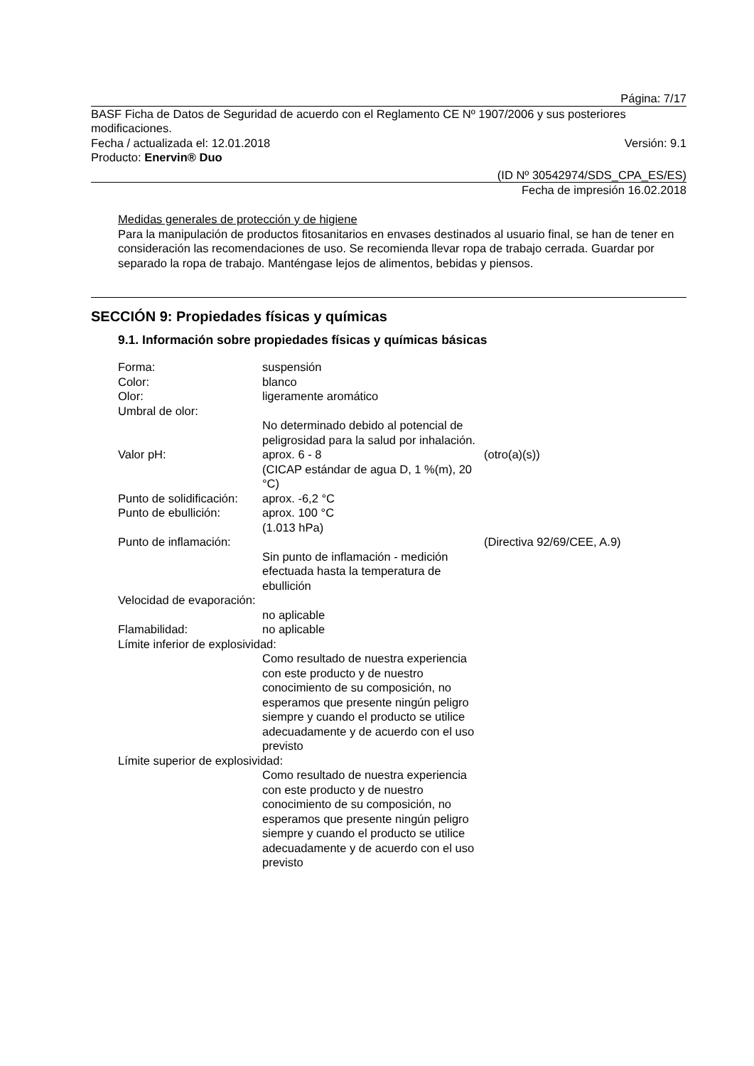Página: 7/17
BASF Ficha de Datos de Seguridad de acuerdo con el Reglamento CE Nº 1907/2006 y sus posteriores modificaciones.
Fecha / actualizada el: 12.01.2018 Versión: 9.1
Producto: Enervin® Duo
(ID Nº 30542974/SDS_CPA_ES/ES)
Fecha de impresión 16.02.2018
Medidas generales de protección y de higiene
Para la manipulación de productos fitosanitarios en envases destinados al usuario final, se han de tener en consideración las recomendaciones de uso. Se recomienda llevar ropa de trabajo cerrada. Guardar por separado la ropa de trabajo. Manténgase lejos de alimentos, bebidas y piensos.
SECCIÓN 9: Propiedades físicas y químicas
9.1. Información sobre propiedades físicas y químicas básicas
| Forma: | suspensión | |
| Color: | blanco | |
| Olor: | ligeramente aromático | |
| Umbral de olor: | | |
| | No determinado debido al potencial de peligrosidad para la salud por inhalación. | |
| Valor pH: | aprox. 6 - 8 (CICAP estándar de agua D, 1 %(m), 20 °C) | (otro(a)(s)) |
| Punto de solidificación: | aprox. -6,2 °C | |
| Punto de ebullición: | aprox. 100 °C (1.013 hPa) | |
| Punto de inflamación: | | (Directiva 92/69/CEE, A.9) |
| | Sin punto de inflamación - medición efectuada hasta la temperatura de ebullición | |
| Velocidad de evaporación: | | |
| | no aplicable | |
| Flamabilidad: | no aplicable | |
| Límite inferior de explosividad: | | |
| | Como resultado de nuestra experiencia con este producto y de nuestro conocimiento de su composición, no esperamos que presente ningún peligro siempre y cuando el producto se utilice adecuadamente y de acuerdo con el uso previsto | |
| Límite superior de explosividad: | | |
| | Como resultado de nuestra experiencia con este producto y de nuestro conocimiento de su composición, no esperamos que presente ningún peligro siempre y cuando el producto se utilice adecuadamente y de acuerdo con el uso previsto | |